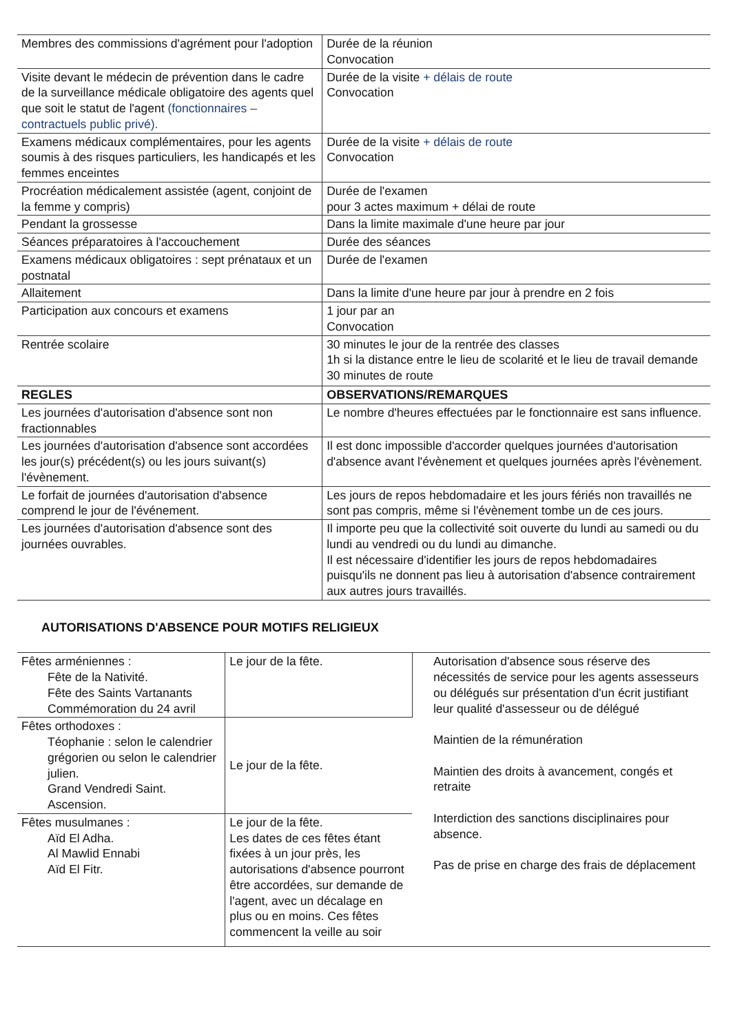| Membres des commissions d'agrément pour l'adoption | Durée de la réunion Convocation |
| Visite devant le médecin de prévention dans le cadre de la surveillance médicale obligatoire des agents quel que soit le statut de l'agent (fonctionnaires – contractuels public privé). | Durée de la visite + délais de route Convocation |
| Examens médicaux complémentaires, pour les agents soumis à des risques particuliers, les handicapés et les femmes enceintes | Durée de la visite + délais de route Convocation |
| Procréation médicalement assistée (agent, conjoint de la femme y compris) | Durée de l'examen pour 3 actes maximum + délai de route |
| Pendant la grossesse | Dans la limite maximale d'une heure par jour |
| Séances préparatoires à l'accouchement | Durée des séances |
| Examens médicaux obligatoires : sept prénataux et un postnatal | Durée de l'examen |
| Allaitement | Dans la limite d'une heure par jour à prendre en 2 fois |
| Participation aux concours et examens | 1 jour par an Convocation |
| Rentrée scolaire | 30 minutes le jour de la rentrée des classes 1h si la distance entre le lieu de scolarité et le lieu de travail demande 30 minutes de route |
| REGLES | OBSERVATIONS/REMARQUES |
| Les journées d'autorisation d'absence sont non fractionnables | Le nombre d'heures effectuées par le fonctionnaire est sans influence. |
| Les journées d'autorisation d'absence sont accordées les jour(s) précédent(s) ou les jours suivant(s) l'évènement. | Il est donc impossible d'accorder quelques journées d'autorisation d'absence avant l'évènement et quelques journées après l'évènement. |
| Le forfait de journées d'autorisation d'absence comprend le jour de l'événement. | Les jours de repos hebdomadaire et les jours fériés non travaillés ne sont pas compris, même si l'évènement tombe un de ces jours. |
| Les journées d'autorisation d'absence sont des journées ouvrables. | Il importe peu que la collectivité soit ouverte du lundi au samedi ou du lundi au vendredi ou du lundi au dimanche. Il est nécessaire d'identifier les jours de repos hebdomadaires puisqu'ils ne donnent pas lieu à autorisation d'absence contrairement aux autres jours travaillés. |
AUTORISATIONS D'ABSENCE POUR MOTIFS RELIGIEUX
| Fêtes arméniennes : Fête de la Nativité. Fête des Saints Vartanants Commémoration du 24 avril | Le jour de la fête. | Autorisation d'absence sous réserve des nécessités de service pour les agents assesseurs ou délégués sur présentation d'un écrit justifiant leur qualité d'assesseur ou de délégué Maintien de la rémunération Maintien des droits à avancement, congés et retraite Interdiction des sanctions disciplinaires pour absence. Pas de prise en charge des frais de déplacement |
| Fêtes orthodoxes : Téophanie : selon le calendrier grégorien ou selon le calendrier julien. Grand Vendredi Saint. Ascension. | Le jour de la fête. | |
| Fêtes musulmanes : Aïd El Adha. Al Mawlid Ennabi Aïd El Fitr. | Le jour de la fête. Les dates de ces fêtes étant fixées à un jour près, les autorisations d'absence pourront être accordées, sur demande de l'agent, avec un décalage en plus ou en moins. Ces fêtes commencent la veille au soir | |